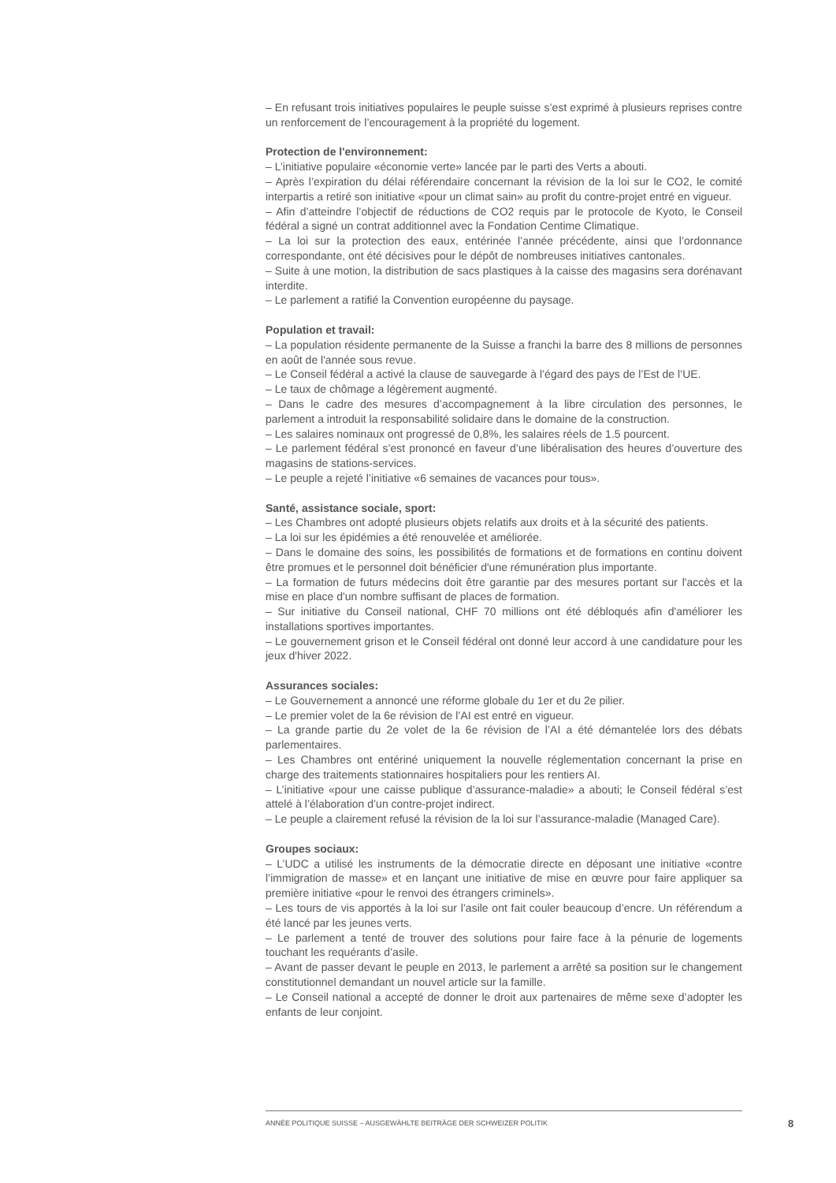– En refusant trois initiatives populaires le peuple suisse s’est exprimé à plusieurs reprises contre un renforcement de l’encouragement à la propriété du logement.
Protection de l'environnement:
– L’initiative populaire «économie verte» lancée par le parti des Verts a abouti.
– Après l’expiration du délai référendaire concernant la révision de la loi sur le CO2, le comité interpartis a retiré son initiative «pour un climat sain» au profit du contre-projet entré en vigueur.
– Afin d’atteindre l’objectif de réductions de CO2 requis par le protocole de Kyoto, le Conseil fédéral a signé un contrat additionnel avec la Fondation Centime Climatique.
– La loi sur la protection des eaux, entérinée l’année précédente, ainsi que l’ordonnance correspondante, ont été décisives pour le dépôt de nombreuses initiatives cantonales.
– Suite à une motion, la distribution de sacs plastiques à la caisse des magasins sera dorénavant interdite.
– Le parlement a ratifié la Convention européenne du paysage.
Population et travail:
– La population résidente permanente de la Suisse a franchi la barre des 8 millions de personnes en août de l'année sous revue.
– Le Conseil fédéral a activé la clause de sauvegarde à l’égard des pays de l’Est de l’UE.
– Le taux de chômage a légèrement augmenté.
– Dans le cadre des mesures d’accompagnement à la libre circulation des personnes, le parlement a introduit la responsabilité solidaire dans le domaine de la construction.
– Les salaires nominaux ont progressé de 0,8%, les salaires réels de 1.5 pourcent.
– Le parlement fédéral s’est prononcé en faveur d’une libéralisation des heures d’ouverture des magasins de stations-services.
– Le peuple a rejeté l’initiative «6 semaines de vacances pour tous».
Santé, assistance sociale, sport:
– Les Chambres ont adopté plusieurs objets relatifs aux droits et à la sécurité des patients.
– La loi sur les épidémies a été renouvelée et améliorée.
– Dans le domaine des soins, les possibilités de formations et de formations en continu doivent être promues et le personnel doit bénéficier d'une rémunération plus importante.
– La formation de futurs médecins doit être garantie par des mesures portant sur l'accès et la mise en place d'un nombre suffisant de places de formation.
– Sur initiative du Conseil national, CHF 70 millions ont été débloqués afin d'améliorer les installations sportives importantes.
– Le gouvernement grison et le Conseil fédéral ont donné leur accord à une candidature pour les jeux d'hiver 2022.
Assurances sociales:
– Le Gouvernement a annoncé une réforme globale du 1er et du 2e pilier.
– Le premier volet de la 6e révision de l’AI est entré en vigueur.
– La grande partie du 2e volet de la 6e révision de l’AI a été démantelée lors des débats parlementaires.
– Les Chambres ont entériné uniquement la nouvelle réglementation concernant la prise en charge des traitements stationnaires hospitaliers pour les rentiers AI.
– L’initiative «pour une caisse publique d’assurance-maladie» a abouti; le Conseil fédéral s’est attelé à l’élaboration d’un contre-projet indirect.
– Le peuple a clairement refusé la révision de la loi sur l’assurance-maladie (Managed Care).
Groupes sociaux:
– L’UDC a utilisé les instruments de la démocratie directe en déposant une initiative «contre l’immigration de masse» et en lançant une initiative de mise en œuvre pour faire appliquer sa première initiative «pour le renvoi des étrangers criminels».
– Les tours de vis apportés à la loi sur l’asile ont fait couler beaucoup d’encre. Un référendum a été lancé par les jeunes verts.
– Le parlement a tenté de trouver des solutions pour faire face à la pénurie de logements touchant les requérants d’asile.
– Avant de passer devant le peuple en 2013, le parlement a arrêté sa position sur le changement constitutionnel demandant un nouvel article sur la famille.
– Le Conseil national a accepté de donner le droit aux partenaires de même sexe d’adopter les enfants de leur conjoint.
ANNÉE POLITIQUE SUISSE – AUSGEWÄHLTE BEITRÄGE DER SCHWEIZER POLITIK
8